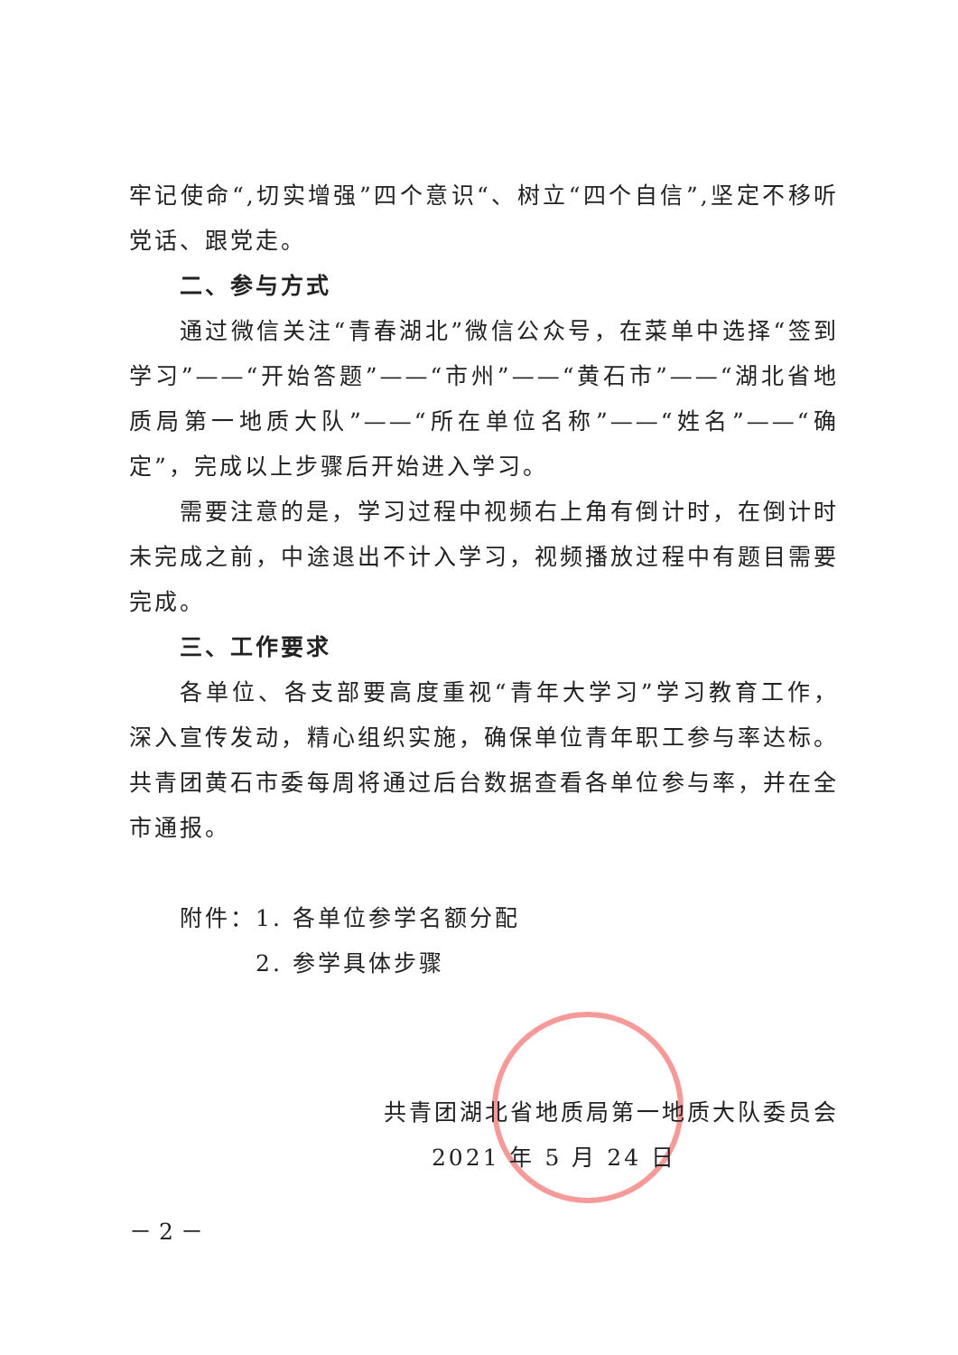牢记使命“,切实增强”四个意识“、树立“四个自信”,坚定不移听党话、跟党走。
二、参与方式
通过微信关注“青春湖北”微信公众号，在菜单中选择“签到学习”——“开始答题”——“市州”——“黄石市”——“湖北省地质局第一地质大队”——“所在单位名称”——“姓名”——“确定”，完成以上步骤后开始进入学习。
需要注意的是，学习过程中视频右上角有倒计时，在倒计时未完成之前，中途退出不计入学习，视频播放过程中有题目需要完成。
三、工作要求
各单位、各支部要高度重视“青年大学习”学习教育工作，深入宣传发动，精心组织实施，确保单位青年职工参与率达标。共青团黄石市委每周将通过后台数据查看各单位参与率，并在全市通报。
附件：1. 各单位参学名额分配
2. 参学具体步骤
共青团湖北省地质局第一地质大队委员会
2021 年 5 月 24 日
－ 2 －